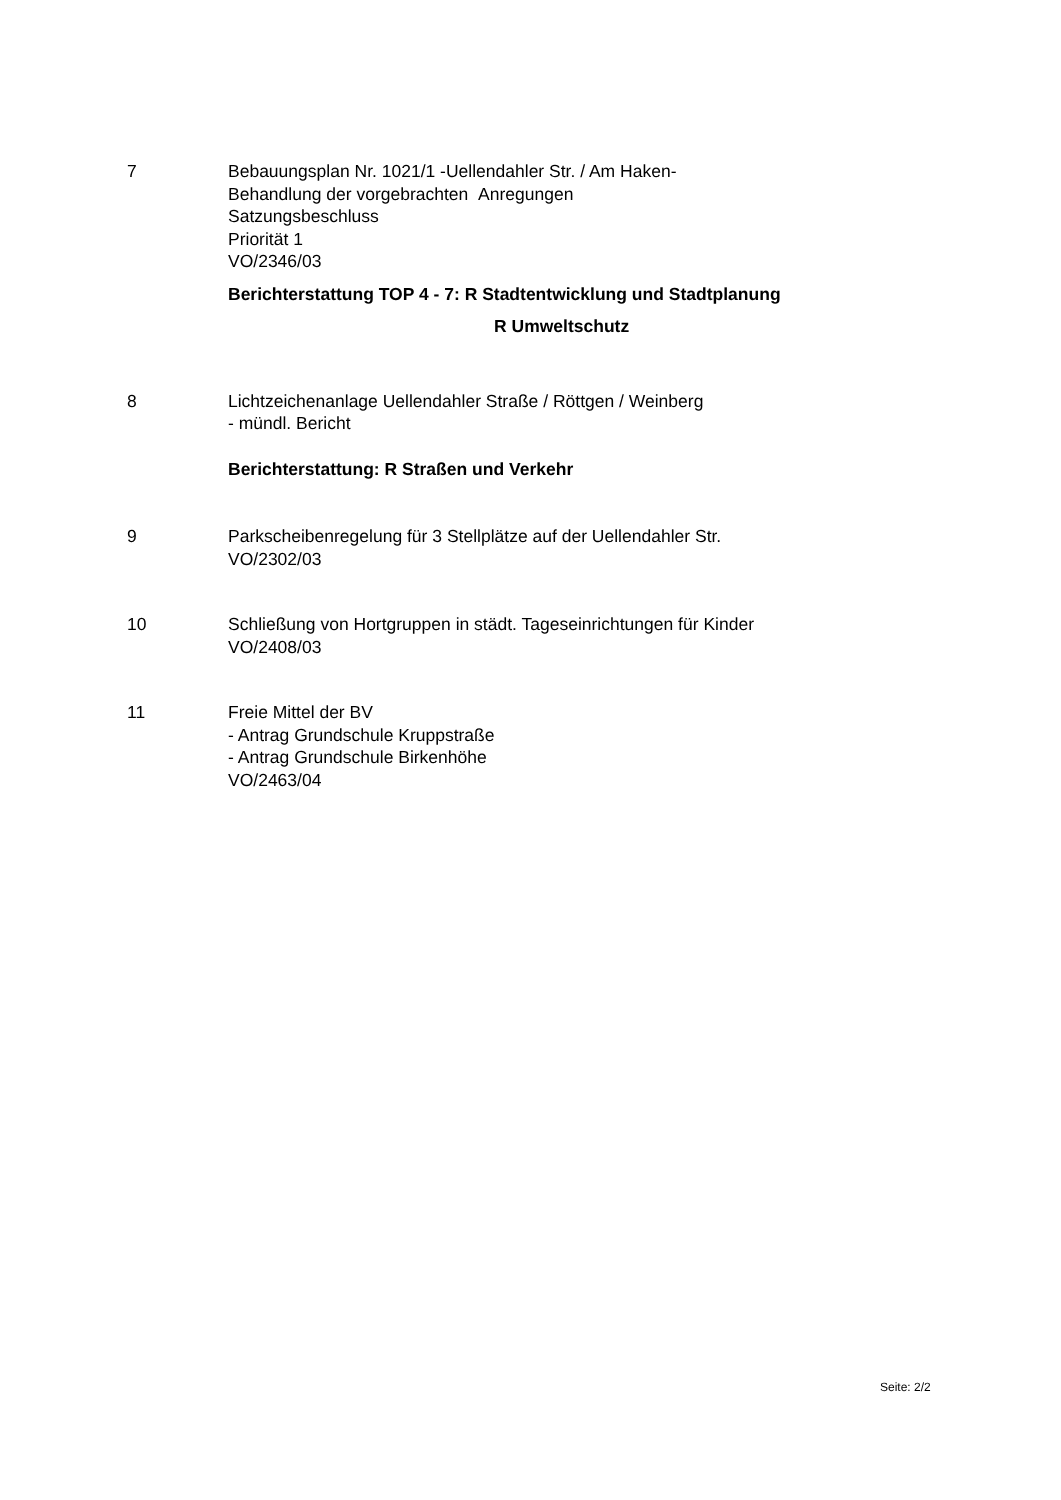7 Bebauungsplan Nr. 1021/1 -Uellendahler Str. / Am Haken-
Behandlung der vorgebrachten Anregungen
Satzungsbeschluss
Priorität 1
VO/2346/03
Berichterstattung TOP 4 - 7: R Stadtentwicklung und Stadtplanung
R Umweltschutz
8 Lichtzeichenanlage Uellendahler Straße / Röttgen / Weinberg
- mündl. Bericht
Berichterstattung: R Straßen und Verkehr
9 Parkscheibenregelung für 3 Stellplätze auf der Uellendahler Str.
VO/2302/03
10 Schließung von Hortgruppen in städt. Tageseinrichtungen für Kinder
VO/2408/03
11 Freie Mittel der BV
- Antrag Grundschule Kruppstraße
- Antrag Grundschule Birkenhöhe
VO/2463/04
Seite: 2/2